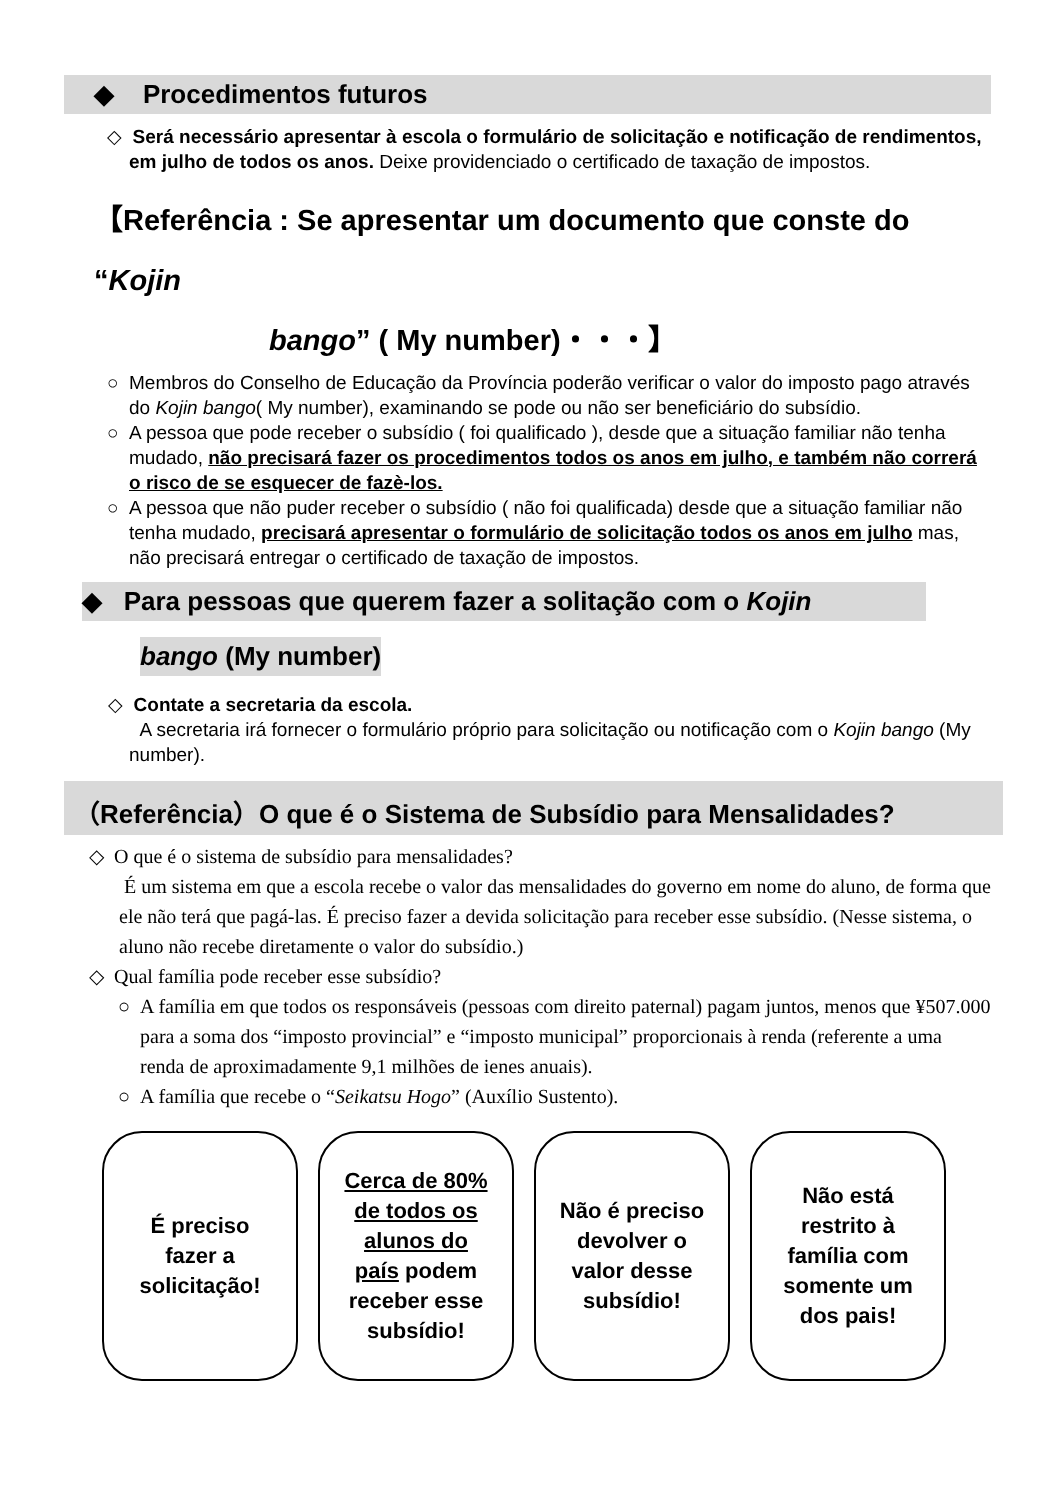◆ Procedimentos futuros
◇ Será necessário apresentar à escola o formulário de solicitação e notificação de rendimentos, em julho de todos os anos. Deixe providenciado o certificado de taxação de impostos.
【Referência : Se apresentar um documento que conste do “Kojin
bango” ( My number)・・・】
○ Membros do Conselho de Educação da Província poderão verificar o valor do imposto pago através do Kojin bango( My number), examinando se pode ou não ser beneficiário do subsídio.
○ A pessoa que pode receber o subsídio ( foi qualificado ), desde que a situação familiar não tenha mudado, não precisará fazer os procedimentos todos os anos em julho, e também não correrá o risco de se esquecer de fazè-los.
○ A pessoa que não puder receber o subsídio ( não foi qualificada) desde que a situação familiar não tenha mudado, precisará apresentar o formulário de solicitação todos os anos em julho mas, não precisará entregar o certificado de taxação de impostos.
◆ Para pessoas que querem fazer a solitação com o Kojin
bango (My number)
◇ Contate a secretaria da escola.
A secretaria irá fornecer o formulário próprio para solicitação ou notificação com o Kojin bango (My number).
（Referência）O que é o Sistema de Subsídio para Mensalidades?
◇ O que é o sistema de subsídio para mensalidades?
É um sistema em que a escola recebe o valor das mensalidades do governo em nome do aluno, de forma que ele não terá que pagá-las. É preciso fazer a devida solicitação para receber esse subsídio. (Nesse sistema, o aluno não recebe diretamente o valor do subsídio.)
◇ Qual família pode receber esse subsídio?
○ A família em que todos os responsáveis (pessoas com direito paternal) pagam juntos, menos que ¥507.000 para a soma dos “imposto provincial” e “imposto municipal” proporcionais à renda (referente a uma renda de aproximadamente 9,1 milhões de ienes anuais).
○ A família que recebe o “Seikatsu Hogo” (Auxílio Sustento).
É preciso fazer a solicitação!
Cerca de 80% de todos os alunos do país podem receber esse subsídio!
Não é preciso devolver o valor desse subsídio!
Não está restrito à família com somente um dos pais!